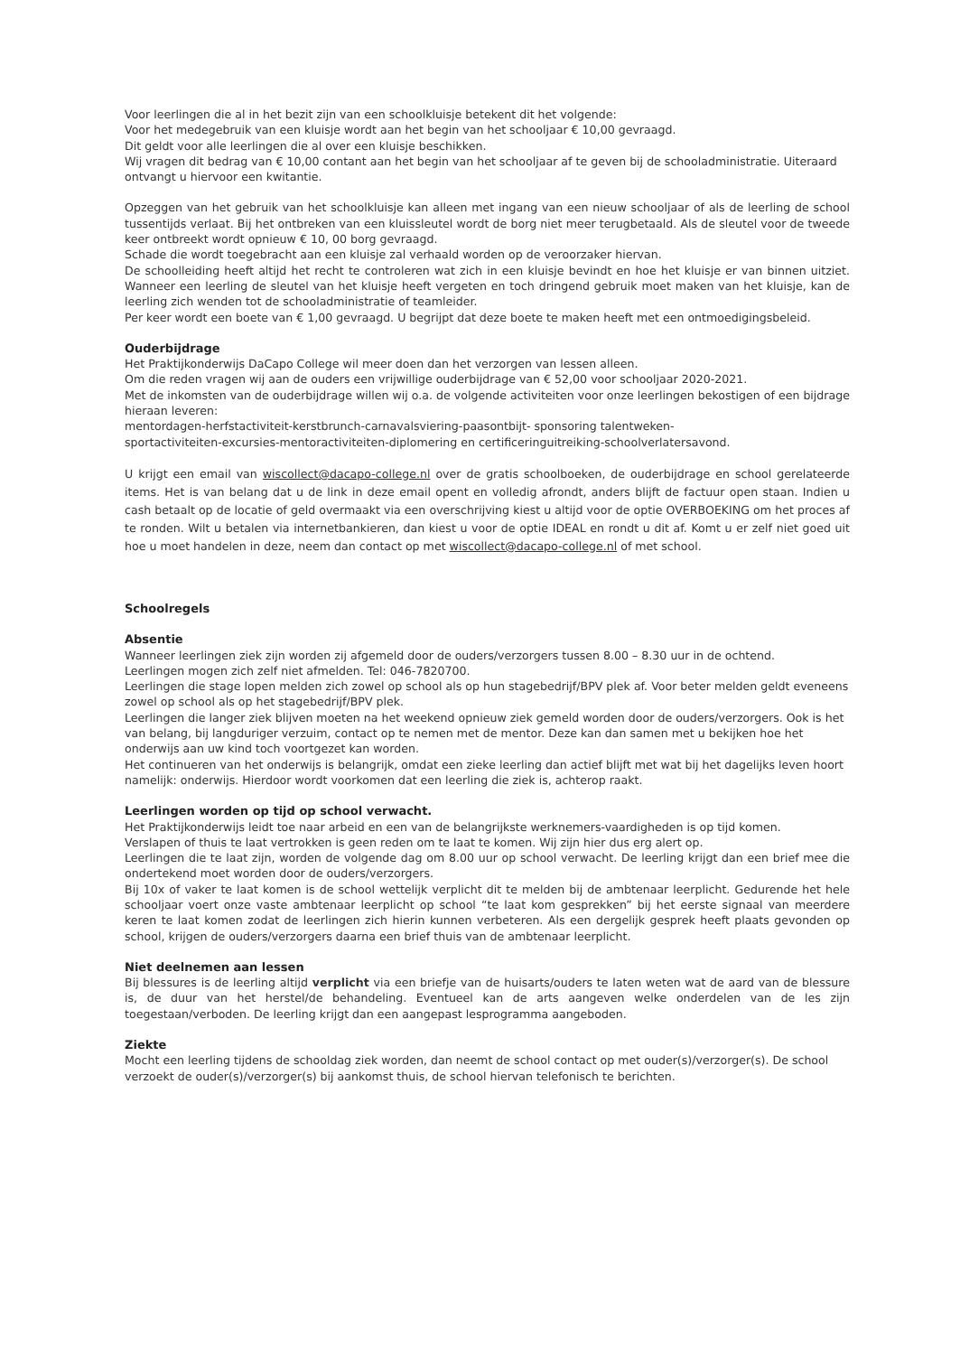Voor leerlingen die al in het bezit zijn van een schoolkluisje betekent dit het volgende:
Voor het medegebruik van een kluisje wordt aan het begin van het schooljaar € 10,00 gevraagd.
Dit geldt voor alle leerlingen die al over een kluisje beschikken.
Wij vragen dit bedrag van € 10,00 contant aan het begin van het schooljaar af te geven bij de schooladministratie. Uiteraard ontvangt u hiervoor een kwitantie.
Opzeggen van het gebruik van het schoolkluisje kan alleen met ingang van een nieuw schooljaar of als de leerling de school tussentijds verlaat. Bij het ontbreken van een kluissleutel wordt de borg niet meer terugbetaald. Als de sleutel voor de tweede keer ontbreekt wordt opnieuw € 10, 00 borg gevraagd.
Schade die wordt toegebracht aan een kluisje zal verhaald worden op de veroorzaker hiervan.
De schoolleiding heeft altijd het recht te controleren wat zich in een kluisje bevindt en hoe het kluisje er van binnen uitziet. Wanneer een leerling de sleutel van het kluisje heeft vergeten en toch dringend gebruik moet maken van het kluisje, kan de leerling zich wenden tot de schooladministratie of teamleider.
Per keer wordt een boete van € 1,00 gevraagd. U begrijpt dat deze boete te maken heeft met een ontmoedigingsbeleid.
Ouderbijdrage
Het Praktijkonderwijs DaCapo College wil meer doen dan het verzorgen van lessen alleen.
Om die reden vragen wij aan de ouders een vrijwillige ouderbijdrage van € 52,00 voor schooljaar 2020-2021.
Met de inkomsten van de ouderbijdrage willen wij o.a. de volgende activiteiten voor onze leerlingen bekostigen of een bijdrage hieraan leveren:
mentordagen-herfstactiviteit-kerstbrunch-carnavalsviering-paasontbijt- sponsoring talentweken-
sportactiviteiten-excursies-mentoractiviteiten-diplomering en certificeringuitreiking-schoolverlatersavond.
U krijgt een email van wiscollect@dacapo-college.nl over de gratis schoolboeken, de ouderbijdrage en school gerelateerde items. Het is van belang dat u de link in deze email opent en volledig afrondt, anders blijft de factuur open staan. Indien u cash betaalt op de locatie of geld overmaakt via een overschrijving kiest u altijd voor de optie OVERBOEKING om het proces af te ronden. Wilt u betalen via internetbankieren, dan kiest u voor de optie IDEAL en rondt u dit af. Komt u er zelf niet goed uit hoe u moet handelen in deze, neem dan contact op met wiscollect@dacapo-college.nl of met school.
Schoolregels
Absentie
Wanneer leerlingen ziek zijn worden zij afgemeld door de ouders/verzorgers tussen 8.00 – 8.30 uur in de ochtend.
Leerlingen mogen zich zelf niet afmelden. Tel: 046-7820700.
Leerlingen die stage lopen melden zich zowel op school als op hun stagebedrijf/BPV plek af. Voor beter melden geldt eveneens zowel op school als op het stagebedrijf/BPV plek.
Leerlingen die langer ziek blijven moeten na het weekend opnieuw ziek gemeld worden door de ouders/verzorgers. Ook is het van belang, bij langduriger verzuim, contact op te nemen met de mentor. Deze kan dan samen met u bekijken hoe het onderwijs aan uw kind toch voortgezet kan worden.
Het continueren van het onderwijs is belangrijk, omdat een zieke leerling dan actief blijft met wat bij het dagelijks leven hoort namelijk: onderwijs. Hierdoor wordt voorkomen dat een leerling die ziek is, achterop raakt.
Leerlingen worden op tijd op school verwacht.
Het Praktijkonderwijs leidt toe naar arbeid en een van de belangrijkste werknemers-vaardigheden is op tijd komen.
Verslapen of thuis te laat vertrokken is geen reden om te laat te komen. Wij zijn hier dus erg alert op.
Leerlingen die te laat zijn, worden de volgende dag om 8.00 uur op school verwacht. De leerling krijgt dan een brief mee die ondertekend moet worden door de ouders/verzorgers.
Bij 10x of vaker te laat komen is de school wettelijk verplicht dit te melden bij de ambtenaar leerplicht. Gedurende het hele schooljaar voert onze vaste ambtenaar leerplicht op school “te laat kom gesprekken” bij het eerste signaal van meerdere keren te laat komen zodat de leerlingen zich hierin kunnen verbeteren. Als een dergelijk gesprek heeft plaats gevonden op school, krijgen de ouders/verzorgers daarna een brief thuis van de ambtenaar leerplicht.
Niet deelnemen aan lessen
Bij blessures is de leerling altijd verplicht via een briefje van de huisarts/ouders te laten weten wat de aard van de blessure is, de duur van het herstel/de behandeling. Eventueel kan de arts aangeven welke onderdelen van de les zijn toegestaan/verboden. De leerling krijgt dan een aangepast lesprogramma aangeboden.
Ziekte
Mocht een leerling tijdens de schooldag ziek worden, dan neemt de school contact op met ouder(s)/verzorger(s). De school verzoekt de ouder(s)/verzorger(s) bij aankomst thuis, de school hiervan telefonisch te berichten.